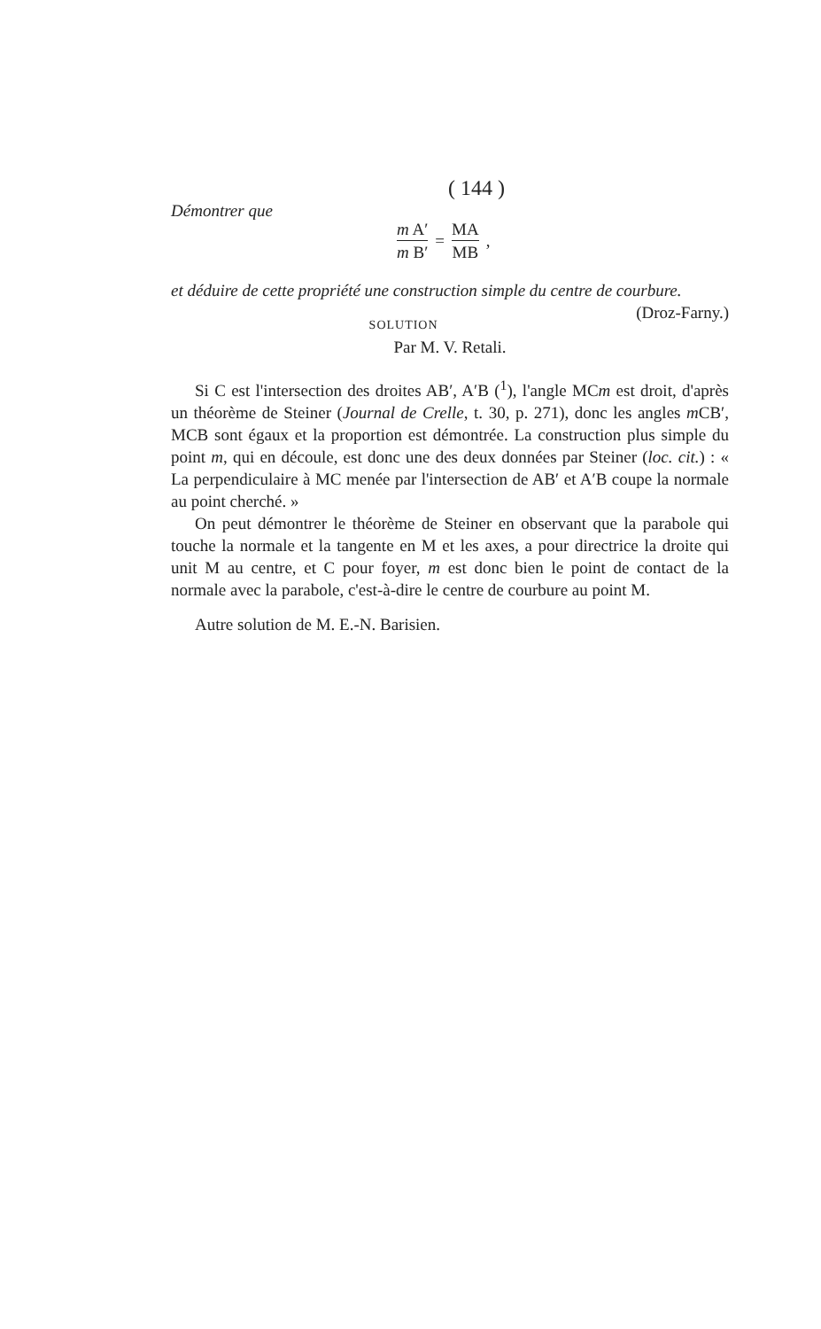( 144 )
Démontrer que
m A′ m B′
=
MA MB
,
et déduire de cette propriété une construction simple du centre de courbure. (Droz-Farny.)
SOLUTION
Par M. V. Retali.
Si C est l'intersection des droites AB′, A′B (<sup>1</sup>), l'angle MCm est droit, d'après un théorème de Steiner (Journal de Crelle, t. 30, p. 271), donc les angles m CB′, MCB sont égaux et la proportion est démontrée. La construction plus simple du point m, qui en découle, est donc une des deux données par Steiner (loc. cit.) : « La perpendiculaire à MC menée par l'intersection de AB′ et A′B coupe la normale au point cherché. »
On peut démontrer le théorème de Steiner en observant que la parabole qui touche la normale et la tangente en M et les axes, a pour directrice la droite qui unit M au centre, et C pour foyer, m est donc bien le point de contact de la normale avec la parabole, c'est-à-dire le centre de courbure au point M.
Autre solution de M. E.-N. Barisien.